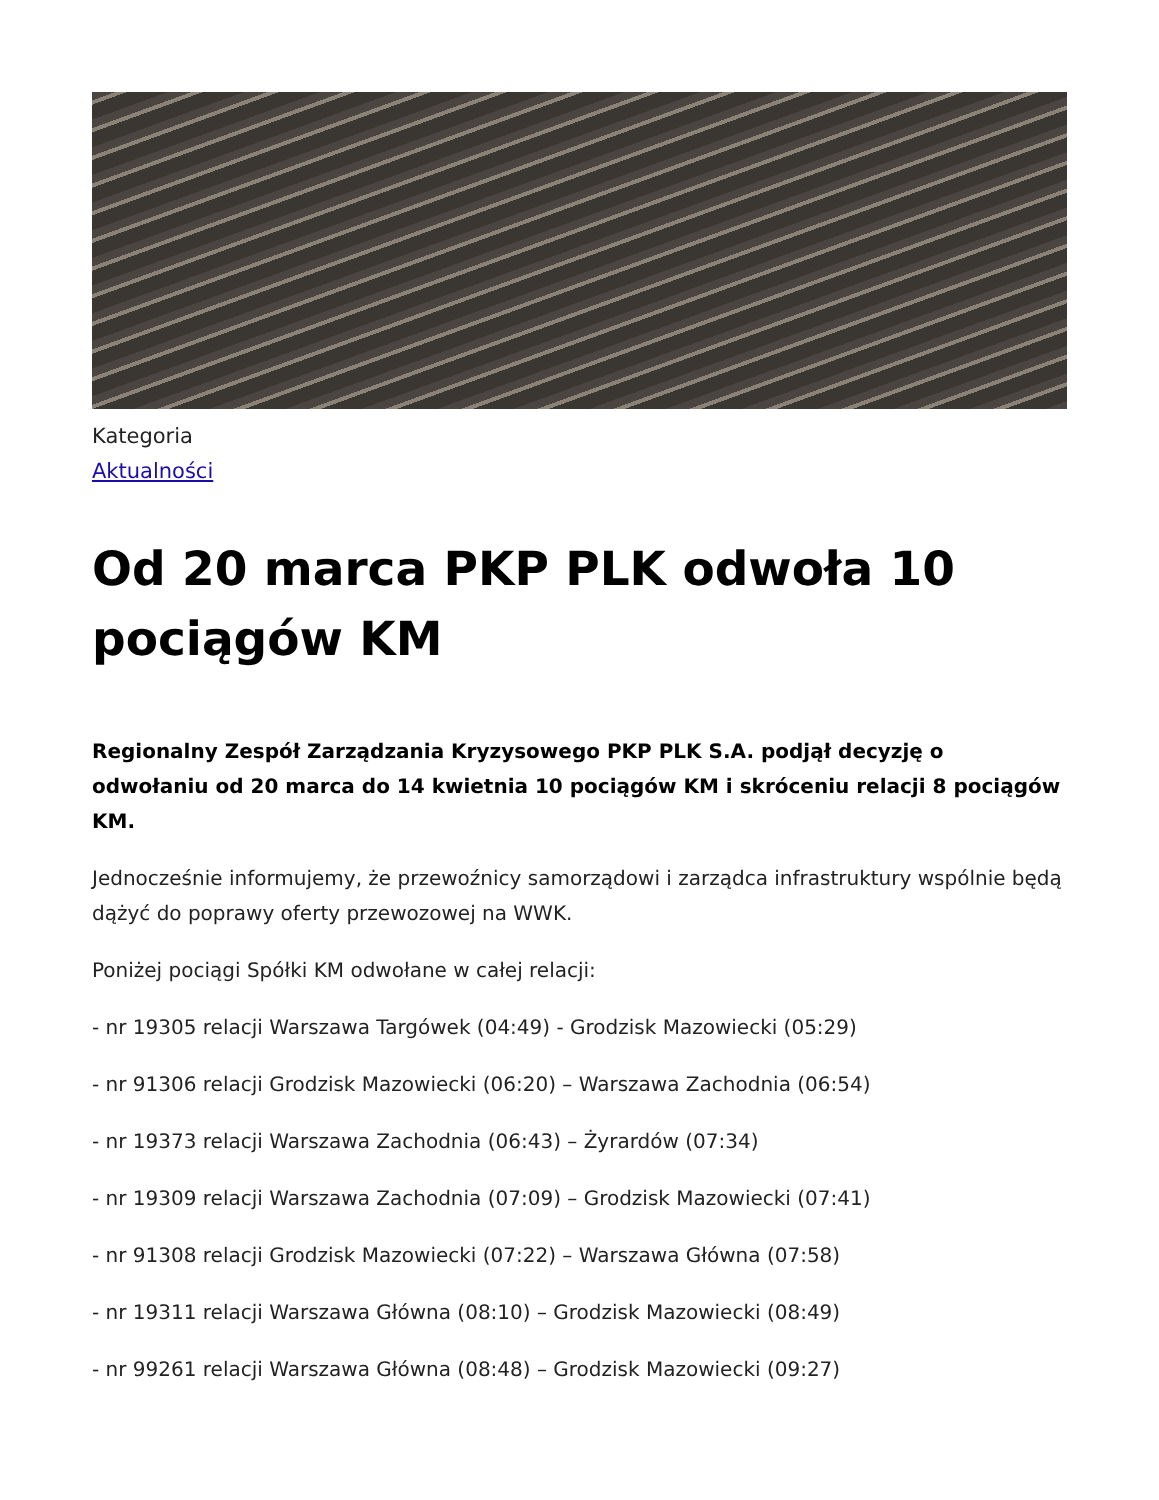Kategoria
Aktualności
Od 20 marca PKP PLK odwoła 10 pociągów KM
Regionalny Zespół Zarządzania Kryzysowego PKP PLK S.A. podjął decyzję o odwołaniu od 20 marca do 14 kwietnia 10 pociągów KM i skróceniu relacji 8 pociągów KM.
Jednocześnie informujemy, że przewoźnicy samorządowi i zarządca infrastruktury wspólnie będą dążyć do poprawy oferty przewozowej na WWK.
Poniżej pociągi Spółki KM odwołane w całej relacji:
- nr 19305 relacji Warszawa Targówek (04:49) - Grodzisk Mazowiecki (05:29)
- nr 91306 relacji Grodzisk Mazowiecki (06:20) – Warszawa Zachodnia (06:54)
- nr 19373 relacji Warszawa Zachodnia (06:43) – Żyrardów (07:34)
- nr 19309 relacji Warszawa Zachodnia (07:09) – Grodzisk Mazowiecki (07:41)
- nr 91308 relacji Grodzisk Mazowiecki (07:22) – Warszawa Główna (07:58)
- nr 19311 relacji Warszawa Główna (08:10) – Grodzisk Mazowiecki (08:49)
- nr 99261 relacji Warszawa Główna (08:48) – Grodzisk Mazowiecki (09:27)